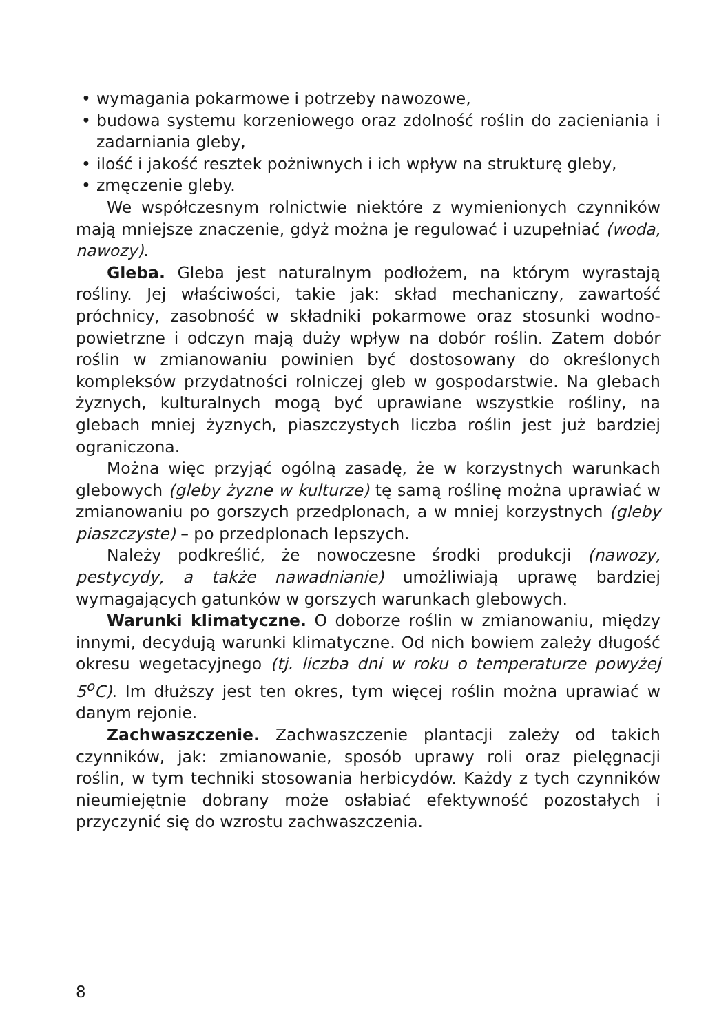• wymagania pokarmowe i potrzeby nawozowe,
• budowa systemu korzeniowego oraz zdolność roślin do zacieniania i zadarniania gleby,
• ilość i jakość resztek pożniwnych i ich wpływ na strukturę gleby,
• zmęczenie gleby.
We współczesnym rolnictwie niektóre z wymienionych czynników mają mniejsze znaczenie, gdyż można je regulować i uzupełniać (woda, nawozy).
Gleba. Gleba jest naturalnym podłożem, na którym wyrastają rośliny. Jej właściwości, takie jak: skład mechaniczny, zawartość próchnicy, zasobność w składniki pokarmowe oraz stosunki wodno-powietrzne i odczyn mają duży wpływ na dobór roślin. Zatem dobór roślin w zmianowaniu powinien być dostosowany do określonych kompleksów przydatności rolniczej gleb w gospodarstwie. Na glebach żyznych, kulturalnych mogą być uprawiane wszystkie rośliny, na glebach mniej żyznych, piaszczystych liczba roślin jest już bardziej ograniczona.
Można więc przyjąć ogólną zasadę, że w korzystnych warunkach glebowych (gleby żyzne w kulturze) tę samą roślinę można uprawiać w zmianowaniu po gorszych przedplonach, a w mniej korzystnych (gleby piaszczyste) – po przedplonach lepszych.
Należy podkreślić, że nowoczesne środki produkcji (nawozy, pestycydy, a także nawadnianie) umożliwiają uprawę bardziej wymagających gatunków w gorszych warunkach glebowych.
Warunki klimatyczne. O doborze roślin w zmianowaniu, między innymi, decydują warunki klimatyczne. Od nich bowiem zależy długość okresu wegetacyjnego (tj. liczba dni w roku o temperaturze powyżej 5<sup>o</sup>C). Im dłuższy jest ten okres, tym więcej roślin można uprawiać w danym rejonie.
Zachwaszczenie. Zachwaszczenie plantacji zależy od takich czynników, jak: zmianowanie, sposób uprawy roli oraz pielęgnacji roślin, w tym techniki stosowania herbicydów. Każdy z tych czynników nieumiejętnie dobrany może osłabiać efektywność pozostałych i przyczynić się do wzrostu zachwaszczenia.
8